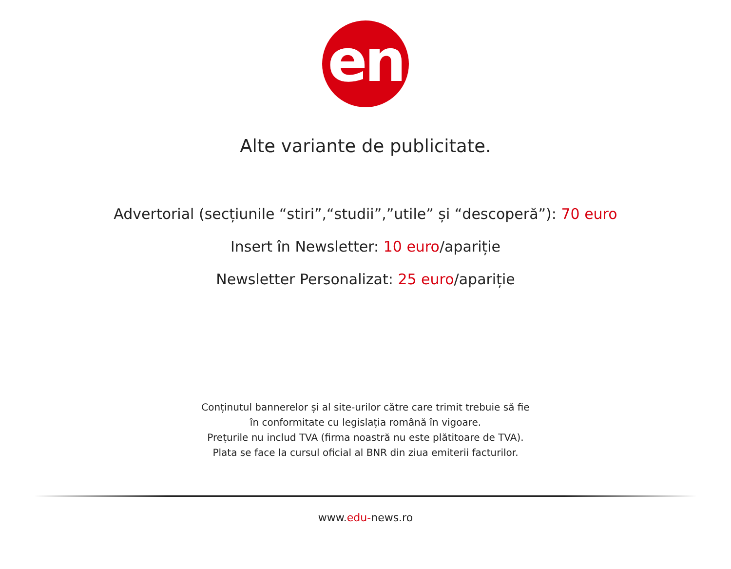en
Alte variante de publicitate.
Advertorial (secțiunile “stiri”,“studii”,”utile” și “descoperă”): 70 euro
Insert în Newsletter: 10 euro/apariție
Newsletter Personalizat: 25 euro/apariție
Conținutul bannerelor și al site-urilor către care trimit trebuie să fie
în conformitate cu legislația română în vigoare.
Prețurile nu includ TVA (firma noastră nu este plătitoare de TVA).
Plata se face la cursul oficial al BNR din ziua emiterii facturilor.
www.edu-news.ro